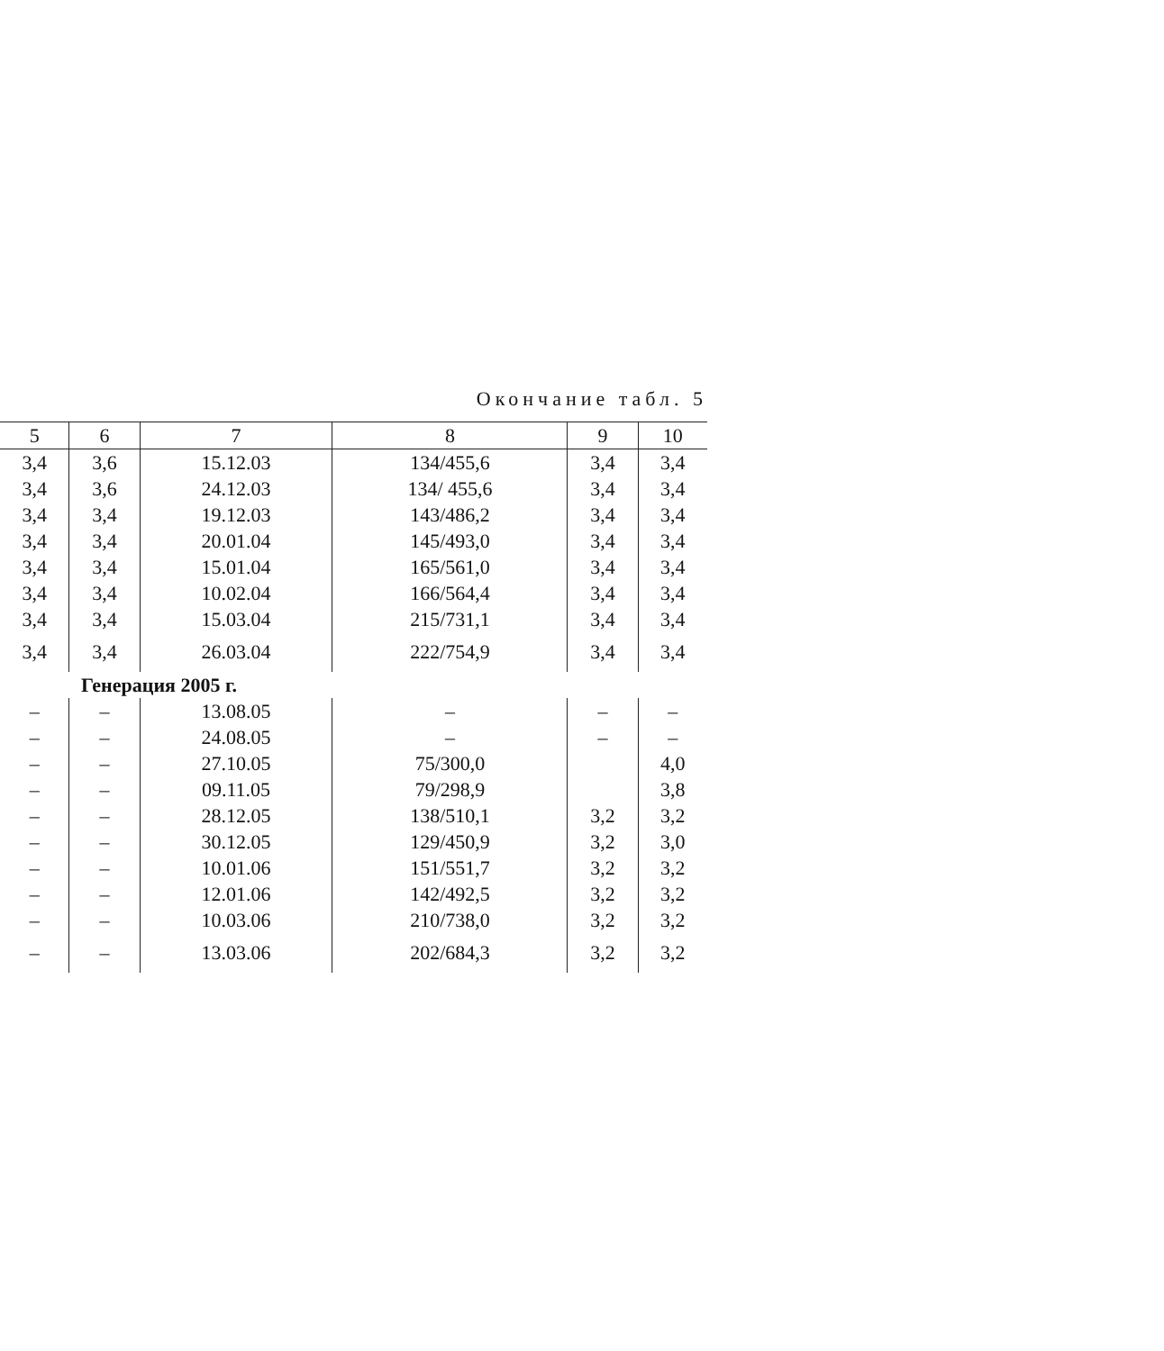Окончание табл. 5
| 5 | 6 | 7 | 8 | 9 | 10 |
| --- | --- | --- | --- | --- | --- |
| 3,4 | 3,6 | 15.12.03 | 134/455,6 | 3,4 | 3,4 |
| 3,4 | 3,6 | 24.12.03 | 134/ 455,6 | 3,4 | 3,4 |
| 3,4 | 3,4 | 19.12.03 | 143/486,2 | 3,4 | 3,4 |
| 3,4 | 3,4 | 20.01.04 | 145/493,0 | 3,4 | 3,4 |
| 3,4 | 3,4 | 15.01.04 | 165/561,0 | 3,4 | 3,4 |
| 3,4 | 3,4 | 10.02.04 | 166/564,4 | 3,4 | 3,4 |
| 3,4 | 3,4 | 15.03.04 | 215/731,1 | 3,4 | 3,4 |
| 3,4 | 3,4 | 26.03.04 | 222/754,9 | 3,4 | 3,4 |
| Генерация 2005 г. | | | | | |
| – | – | 13.08.05 | – | – | – |
| – | – | 24.08.05 | – | – | – |
| – | – | 27.10.05 | 75/300,0 | | 4,0 |
| – | – | 09.11.05 | 79/298,9 | | 3,8 |
| – | – | 28.12.05 | 138/510,1 | 3,2 | 3,2 |
| – | – | 30.12.05 | 129/450,9 | 3,2 | 3,0 |
| – | – | 10.01.06 | 151/551,7 | 3,2 | 3,2 |
| – | – | 12.01.06 | 142/492,5 | 3,2 | 3,2 |
| – | – | 10.03.06 | 210/738,0 | 3,2 | 3,2 |
| – | – | 13.03.06 | 202/684,3 | 3,2 | 3,2 |